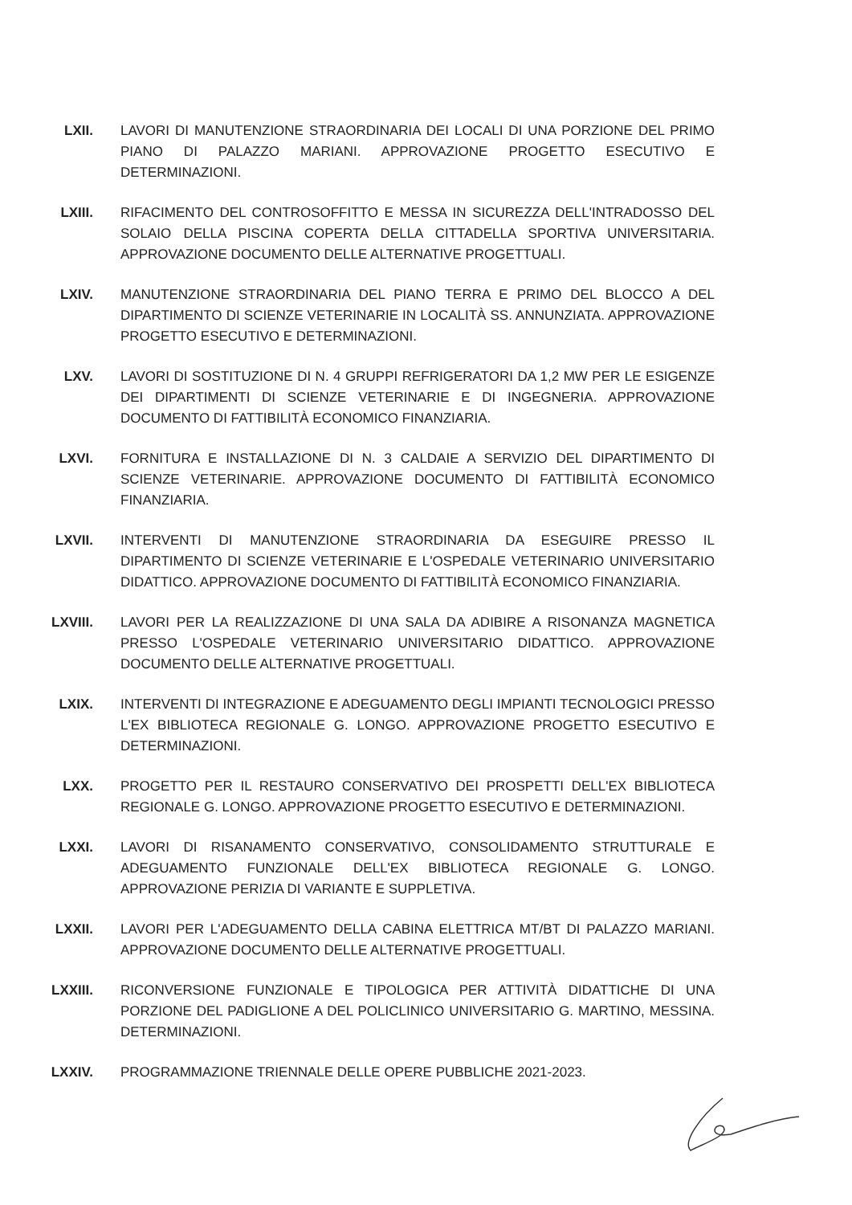LXII. LAVORI DI MANUTENZIONE STRAORDINARIA DEI LOCALI DI UNA PORZIONE DEL PRIMO PIANO DI PALAZZO MARIANI. APPROVAZIONE PROGETTO ESECUTIVO E DETERMINAZIONI.
LXIII. RIFACIMENTO DEL CONTROSOFFITTO E MESSA IN SICUREZZA DELL'INTRADOSSO DEL SOLAIO DELLA PISCINA COPERTA DELLA CITTADELLA SPORTIVA UNIVERSITARIA. APPROVAZIONE DOCUMENTO DELLE ALTERNATIVE PROGETTUALI.
LXIV. MANUTENZIONE STRAORDINARIA DEL PIANO TERRA E PRIMO DEL BLOCCO A DEL DIPARTIMENTO DI SCIENZE VETERINARIE IN LOCALITÀ SS. ANNUNZIATA. APPROVAZIONE PROGETTO ESECUTIVO E DETERMINAZIONI.
LXV. LAVORI DI SOSTITUZIONE DI N. 4 GRUPPI REFRIGERATORI DA 1,2 MW PER LE ESIGENZE DEI DIPARTIMENTI DI SCIENZE VETERINARIE E DI INGEGNERIA. APPROVAZIONE DOCUMENTO DI FATTIBILITÀ ECONOMICO FINANZIARIA.
LXVI. FORNITURA E INSTALLAZIONE DI N. 3 CALDAIE A SERVIZIO DEL DIPARTIMENTO DI SCIENZE VETERINARIE. APPROVAZIONE DOCUMENTO DI FATTIBILITÀ ECONOMICO FINANZIARIA.
LXVII. INTERVENTI DI MANUTENZIONE STRAORDINARIA DA ESEGUIRE PRESSO IL DIPARTIMENTO DI SCIENZE VETERINARIE E L'OSPEDALE VETERINARIO UNIVERSITARIO DIDATTICO. APPROVAZIONE DOCUMENTO DI FATTIBILITÀ ECONOMICO FINANZIARIA.
LXVIII. LAVORI PER LA REALIZZAZIONE DI UNA SALA DA ADIBIRE A RISONANZA MAGNETICA PRESSO L'OSPEDALE VETERINARIO UNIVERSITARIO DIDATTICO. APPROVAZIONE DOCUMENTO DELLE ALTERNATIVE PROGETTUALI.
LXIX. INTERVENTI DI INTEGRAZIONE E ADEGUAMENTO DEGLI IMPIANTI TECNOLOGICI PRESSO L'EX BIBLIOTECA REGIONALE G. LONGO. APPROVAZIONE PROGETTO ESECUTIVO E DETERMINAZIONI.
LXX. PROGETTO PER IL RESTAURO CONSERVATIVO DEI PROSPETTI DELL'EX BIBLIOTECA REGIONALE G. LONGO. APPROVAZIONE PROGETTO ESECUTIVO E DETERMINAZIONI.
LXXI. LAVORI DI RISANAMENTO CONSERVATIVO, CONSOLIDAMENTO STRUTTURALE E ADEGUAMENTO FUNZIONALE DELL'EX BIBLIOTECA REGIONALE G. LONGO. APPROVAZIONE PERIZIA DI VARIANTE E SUPPLETIVA.
LXXII. LAVORI PER L'ADEGUAMENTO DELLA CABINA ELETTRICA MT/BT DI PALAZZO MARIANI. APPROVAZIONE DOCUMENTO DELLE ALTERNATIVE PROGETTUALI.
LXXIII. RICONVERSIONE FUNZIONALE E TIPOLOGICA PER ATTIVITÀ DIDATTICHE DI UNA PORZIONE DEL PADIGLIONE A DEL POLICLINICO UNIVERSITARIO G. MARTINO, MESSINA. DETERMINAZIONI.
LXXIV. PROGRAMMAZIONE TRIENNALE DELLE OPERE PUBBLICHE 2021-2023.